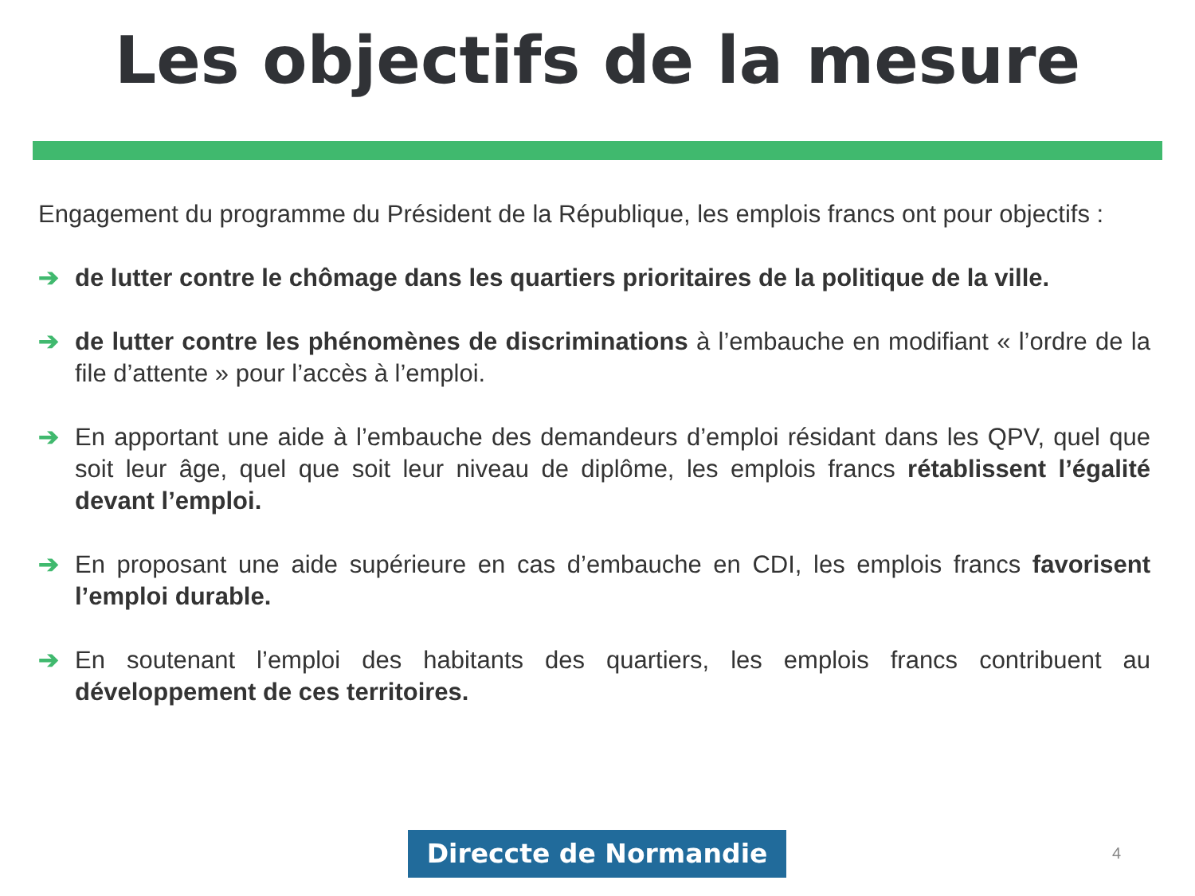Les objectifs de la mesure
Engagement du programme du Président de la République, les emplois francs ont pour objectifs :
➔ de lutter contre le chômage dans les quartiers prioritaires de la politique de la ville.
➔ de lutter contre les phénomènes de discriminations à l’embauche en modifiant « l’ordre de la file d’attente » pour l’accès à l’emploi.
➔ En apportant une aide à l’embauche des demandeurs d’emploi résidant dans les QPV, quel que soit leur âge, quel que soit leur niveau de diplôme, les emplois francs rétablissent l’égalité devant l’emploi.
➔ En proposant une aide supérieure en cas d’embauche en CDI, les emplois francs favorisent l’emploi durable.
➔ En soutenant l’emploi des habitants des quartiers, les emplois francs contribuent au développement de ces territoires.
Direccte de Normandie 4